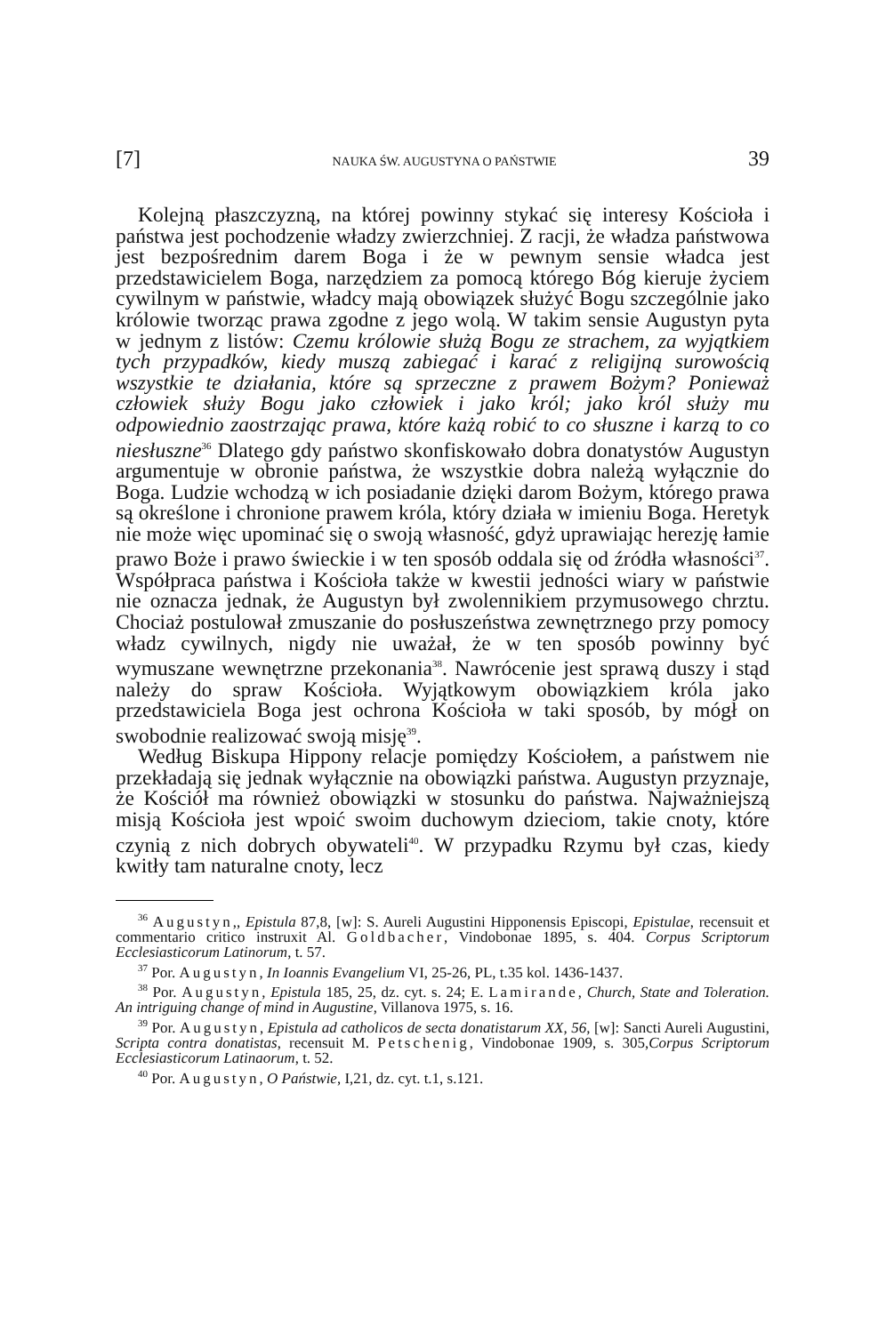[7] NAUKA ŚW. AUGUSTYNA O PAŃSTWIE 39
Kolejną płaszczyzną, na której powinny stykać się interesy Kościoła i państwa jest pochodzenie władzy zwierzchniej. Z racji, że władza państwowa jest bezpośrednim darem Boga i że w pewnym sensie władca jest przedstawicielem Boga, narzędziem za pomocą którego Bóg kieruje życiem cywilnym w państwie, władcy mają obowiązek służyć Bogu szczególnie jako królowie tworząc prawa zgodne z jego wolą. W takim sensie Augustyn pyta w jednym z listów: Czemu królowie służą Bogu ze strachem, za wyjątkiem tych przypadków, kiedy muszą zabiegać i karać z religijną surowością wszystkie te działania, które są sprzeczne z prawem Bożym? Ponieważ człowiek służy Bogu jako człowiek i jako król; jako król służy mu odpowiednio zaostrzając prawa, które każą robić to co słuszne i karzą to co niesłuszne<sup>36</sup> Dlatego gdy państwo skonfiskowało dobra donatystów Augustyn argumentuje w obronie państwa, że wszystkie dobra należą wyłącznie do Boga. Ludzie wchodzą w ich posiadanie dzięki darom Bożym, którego prawa są określone i chronione prawem króla, który działa w imieniu Boga. Heretyk nie może więc upominać się o swoją własność, gdyż uprawiając herezję łamie prawo Boże i prawo świeckie i w ten sposób oddala się od źródła własności<sup>37</sup>. Współpraca państwa i Kościoła także w kwestii jedności wiary w państwie nie oznacza jednak, że Augustyn był zwolennikiem przymusowego chrztu. Chociaż postulował zmuszanie do posłuszeństwa zewnętrznego przy pomocy władz cywilnych, nigdy nie uważał, że w ten sposób powinny być wymuszane wewnętrzne przekonania<sup>38</sup>. Nawrócenie jest sprawą duszy i stąd należy do spraw Kościoła. Wyjątkowym obowiązkiem króla jako przedstawiciela Boga jest ochrona Kościoła w taki sposób, by mógł on swobodnie realizować swoją misję<sup>39</sup>.
Według Biskupa Hippony relacje pomiędzy Kościołem, a państwem nie przekładają się jednak wyłącznie na obowiązki państwa. Augustyn przyznaje, że Kościół ma również obowiązki w stosunku do państwa. Najważniejszą misją Kościoła jest wpoić swoim duchowym dzieciom, takie cnoty, które czynią z nich dobrych obywateli<sup>40</sup>. W przypadku Rzymu był czas, kiedy kwitły tam naturalne cnoty, lecz
<sup>36</sup> Augustyn,, Epistula 87,8, [w]: S. Aureli Augustini Hipponensis Episcopi, Epistulae, recensuit et commentario critico instruxit Al. Goldbacher, Vindobonae 1895, s. 404. Corpus Scriptorum Ecclesiasticorum Latinorum, t. 57.
<sup>37</sup> Por. Augustyn, In Ioannis Evangelium VI, 25-26, PL, t.35 kol. 1436-1437.
<sup>38</sup> Por. Augustyn, Epistula 185, 25, dz. cyt. s. 24; E. Lamirande, Church, State and Toleration. An intriguing change of mind in Augustine, Villanova 1975, s. 16.
<sup>39</sup> Por. Augustyn, Epistula ad catholicos de secta donatistarum XX, 56, [w]: Sancti Aureli Augustini, Scripta contra donatistas, recensuit M. Petschenig, Vindobonae 1909, s. 305,Corpus Scriptorum Ecclesiasticorum Latinaorum, t. 52.
<sup>40</sup> Por. Augustyn, O Państwie, I,21, dz. cyt. t.1, s.121.